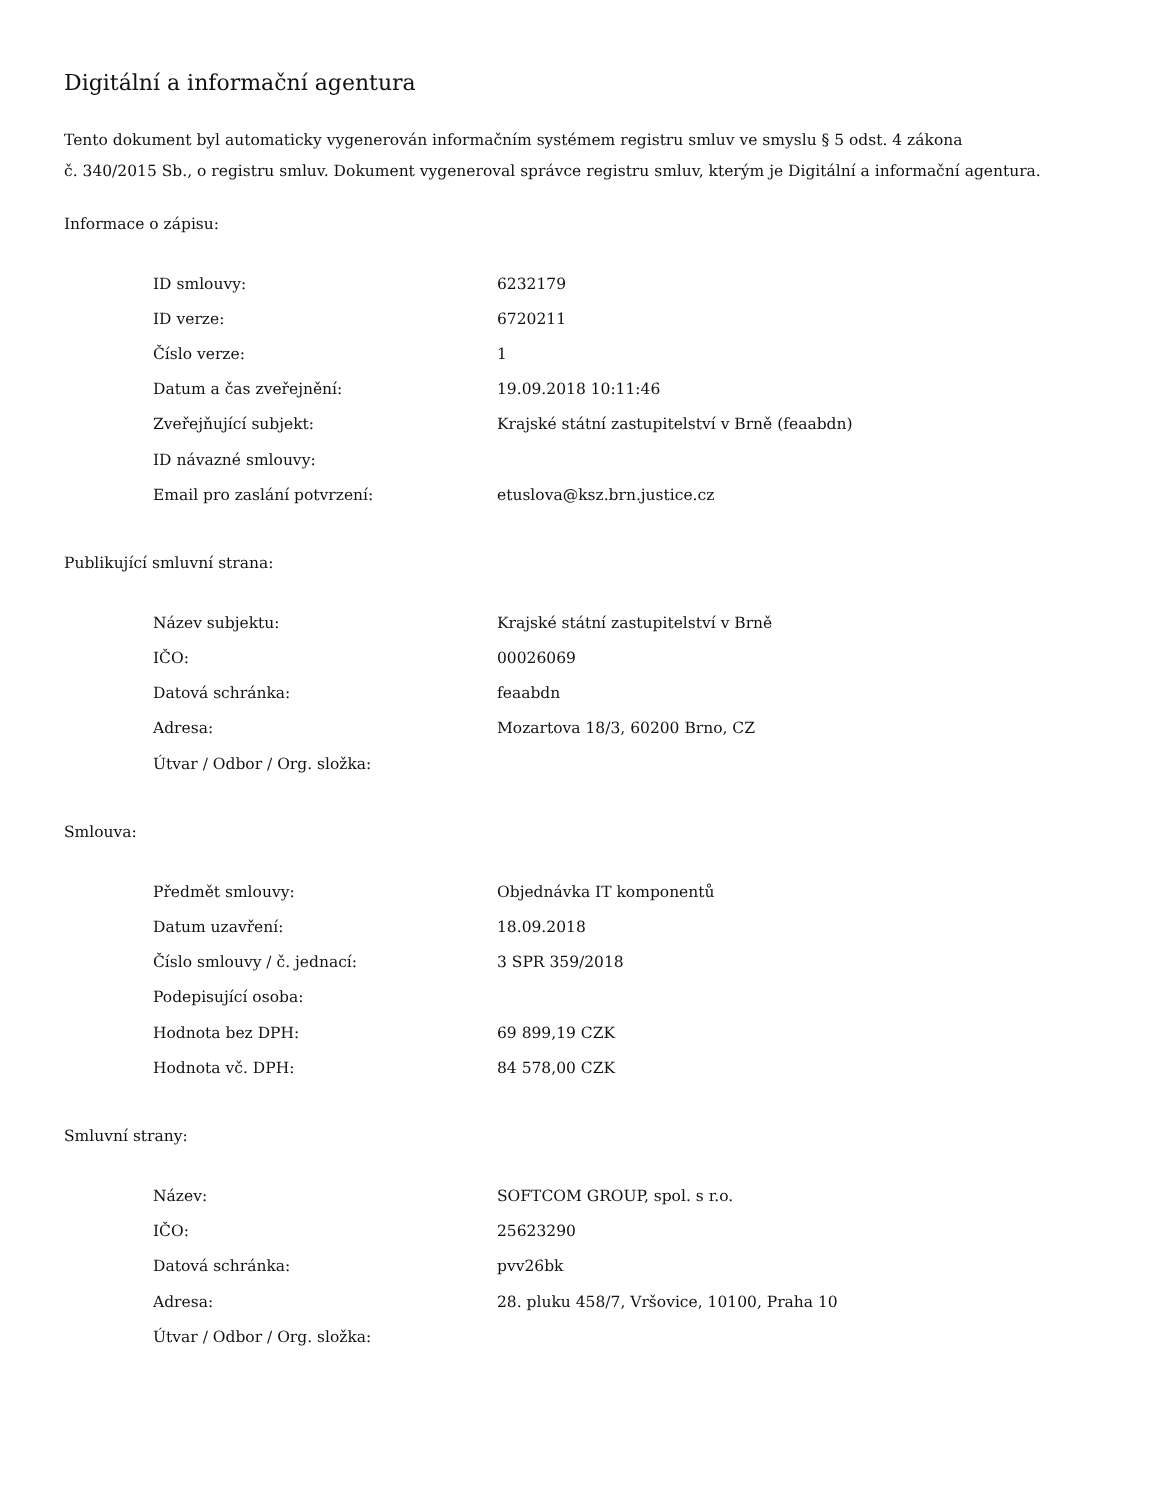Digitální a informační agentura
Tento dokument byl automaticky vygenerován informačním systémem registru smluv ve smyslu § 5 odst. 4 zákona
č. 340/2015 Sb., o registru smluv. Dokument vygeneroval správce registru smluv, kterým je Digitální a informační agentura.
Informace o zápisu:
| ID smlouvy: | 6232179 |
| ID verze: | 6720211 |
| Číslo verze: | 1 |
| Datum a čas zveřejnění: | 19.09.2018 10:11:46 |
| Zveřejňující subjekt: | Krajské státní zastupitelství v Brně (feaabdn) |
| ID návazné smlouvy: | |
| Email pro zaslání potvrzení: | etuslova@ksz.brn.justice.cz |
Publikující smluvní strana:
| Název subjektu: | Krajské státní zastupitelství v Brně |
| IČO: | 00026069 |
| Datová schránka: | feaabdn |
| Adresa: | Mozartova 18/3, 60200 Brno, CZ |
| Útvar / Odbor / Org. složka: | |
Smlouva:
| Předmět smlouvy: | Objednávka IT komponentů |
| Datum uzavření: | 18.09.2018 |
| Číslo smlouvy / č. jednací: | 3 SPR 359/2018 |
| Podepisující osoba: | |
| Hodnota bez DPH: | 69 899,19 CZK |
| Hodnota vč. DPH: | 84 578,00 CZK |
Smluvní strany:
| Název: | SOFTCOM GROUP, spol. s r.o. |
| IČO: | 25623290 |
| Datová schránka: | pvv26bk |
| Adresa: | 28. pluku 458/7, Vršovice, 10100, Praha 10 |
| Útvar / Odbor / Org. složka: | |